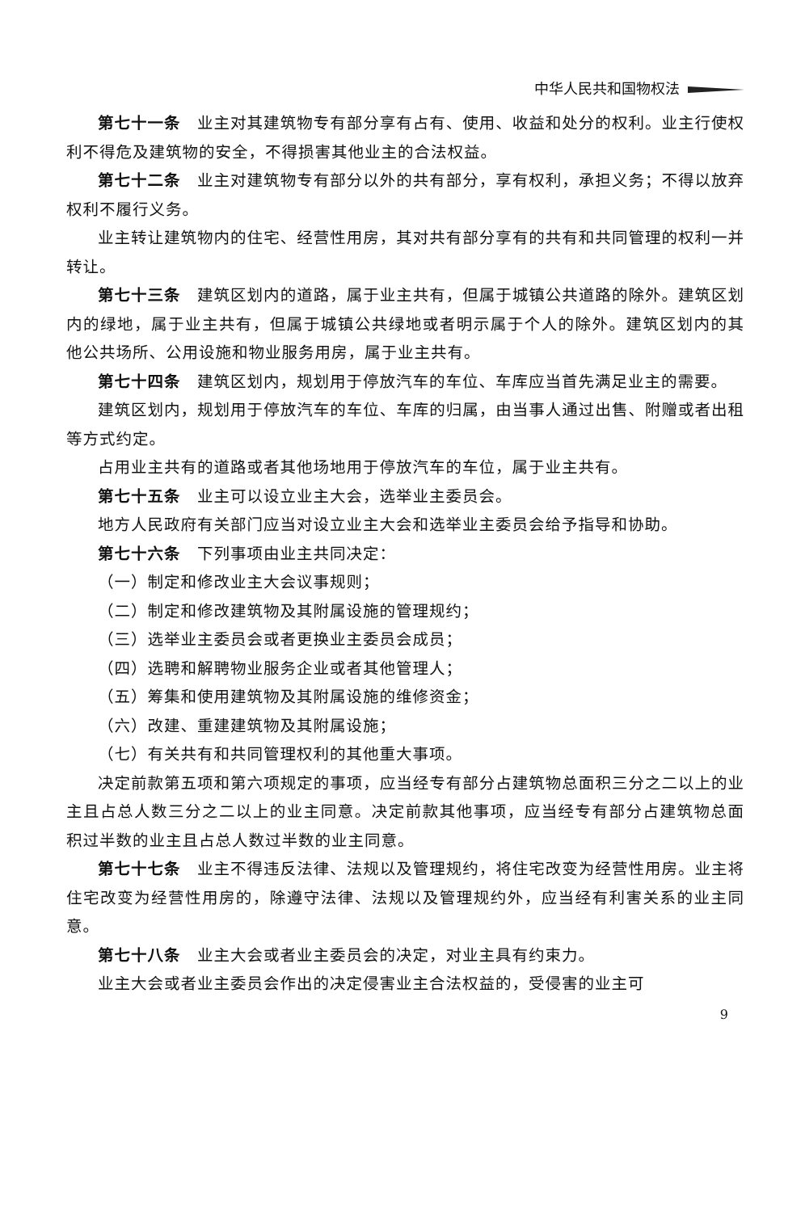中华人民共和国物权法
第七十一条　业主对其建筑物专有部分享有占有、使用、收益和处分的权利。业主行使权利不得危及建筑物的安全，不得损害其他业主的合法权益。
第七十二条　业主对建筑物专有部分以外的共有部分，享有权利，承担义务；不得以放弃权利不履行义务。
业主转让建筑物内的住宅、经营性用房，其对共有部分享有的共有和共同管理的权利一并转让。
第七十三条　建筑区划内的道路，属于业主共有，但属于城镇公共道路的除外。建筑区划内的绿地，属于业主共有，但属于城镇公共绿地或者明示属于个人的除外。建筑区划内的其他公共场所、公用设施和物业服务用房，属于业主共有。
第七十四条　建筑区划内，规划用于停放汽车的车位、车库应当首先满足业主的需要。
建筑区划内，规划用于停放汽车的车位、车库的归属，由当事人通过出售、附赠或者出租等方式约定。
占用业主共有的道路或者其他场地用于停放汽车的车位，属于业主共有。
第七十五条　业主可以设立业主大会，选举业主委员会。
地方人民政府有关部门应当对设立业主大会和选举业主委员会给予指导和协助。
第七十六条　下列事项由业主共同决定：
（一）制定和修改业主大会议事规则；
（二）制定和修改建筑物及其附属设施的管理规约；
（三）选举业主委员会或者更换业主委员会成员；
（四）选聘和解聘物业服务企业或者其他管理人；
（五）筹集和使用建筑物及其附属设施的维修资金；
（六）改建、重建建筑物及其附属设施；
（七）有关共有和共同管理权利的其他重大事项。
决定前款第五项和第六项规定的事项，应当经专有部分占建筑物总面积三分之二以上的业主且占总人数三分之二以上的业主同意。决定前款其他事项，应当经专有部分占建筑物总面积过半数的业主且占总人数过半数的业主同意。
第七十七条　业主不得违反法律、法规以及管理规约，将住宅改变为经营性用房。业主将住宅改变为经营性用房的，除遵守法律、法规以及管理规约外，应当经有利害关系的业主同意。
第七十八条　业主大会或者业主委员会的决定，对业主具有约束力。
业主大会或者业主委员会作出的决定侵害业主合法权益的，受侵害的业主可
9